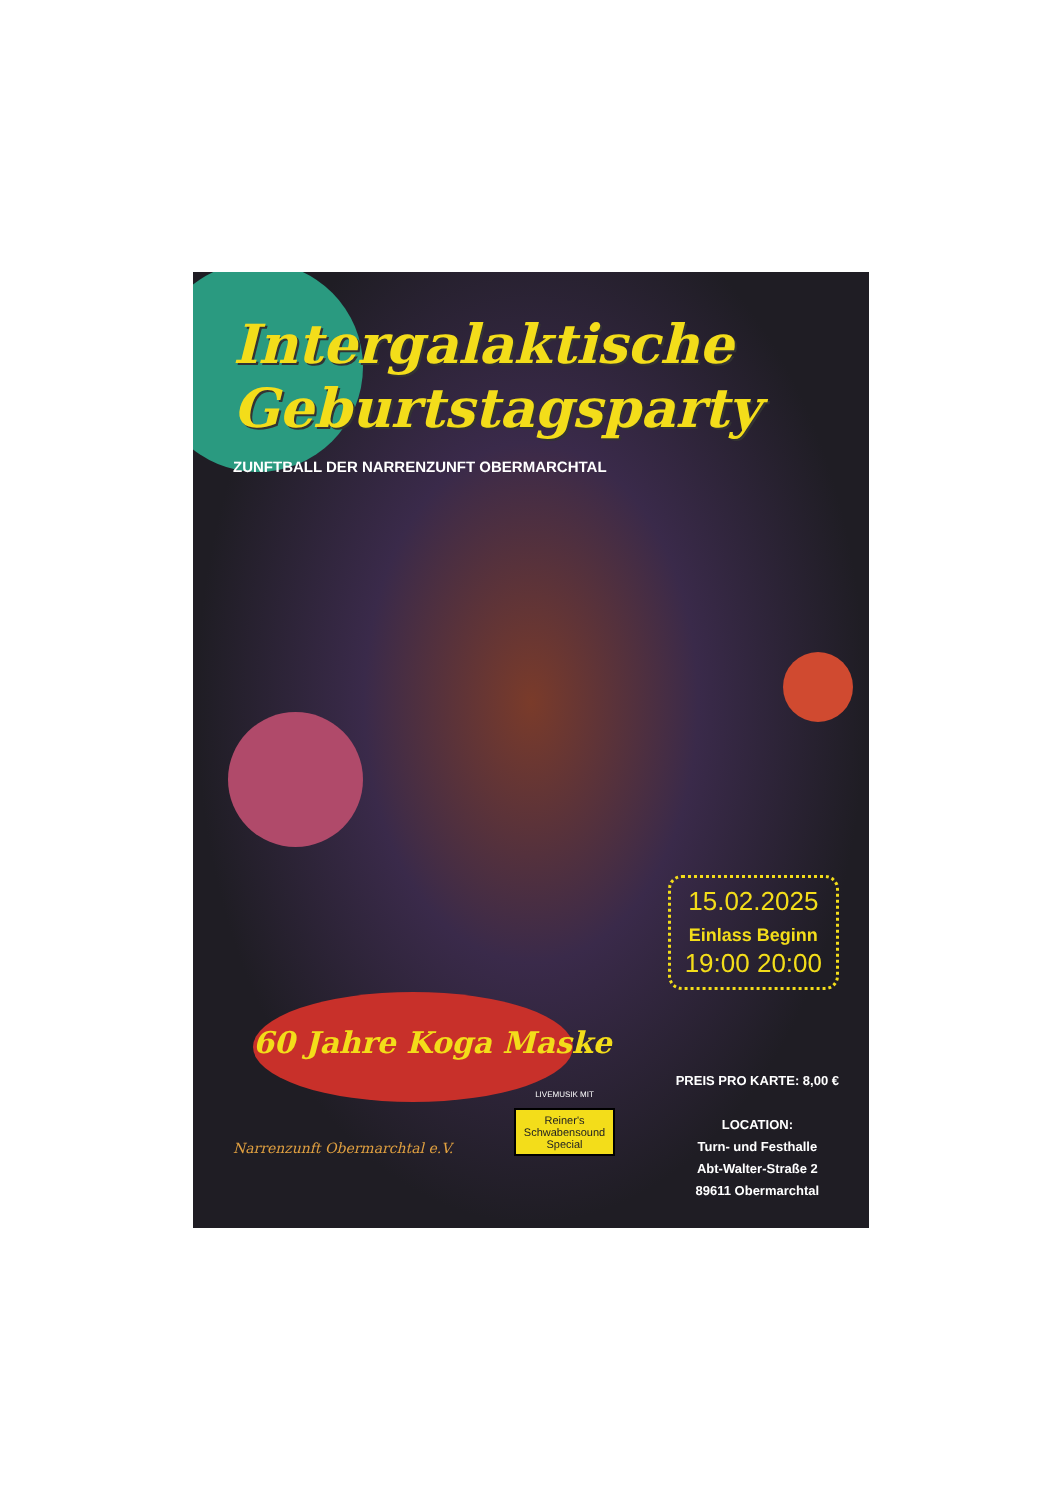Intergalaktische
Geburtstagsparty
ZUNFTBALL DER NARRENZUNFT OBERMARCHTAL
60 Jahre Koga Maske
15.02.2025
Einlass Beginn
19:00 20:00
Narrenzunft Obermarchtal e.V.
LIVEMUSIK MIT
Reiner's
Schwabensound
Special
PREIS PRO KARTE: 8,00 €
LOCATION:
Turn- und Festhalle
Abt-Walter-Straße 2
89611 Obermarchtal